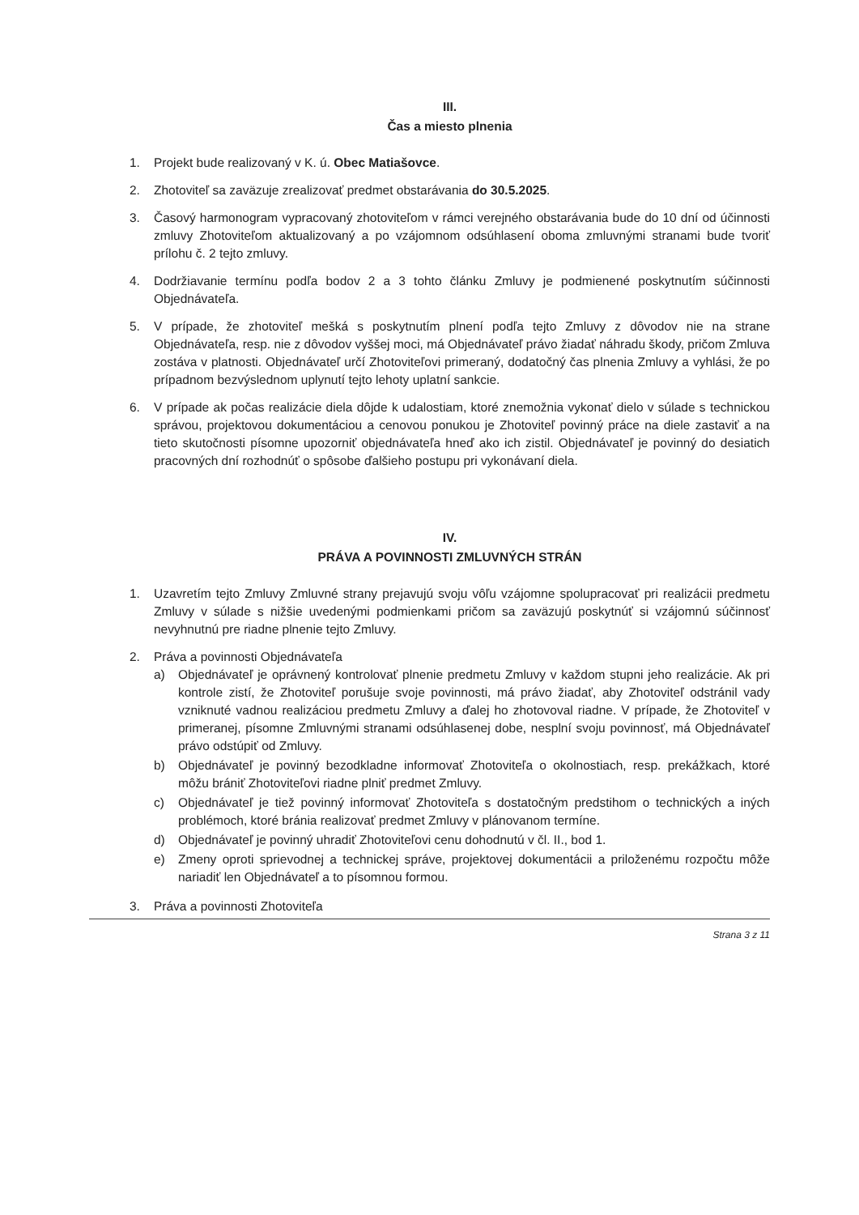III.
Čas a miesto plnenia
1. Projekt bude realizovaný v K. ú. Obec Matiašovce.
2. Zhotoviteľ sa zaväzuje zrealizovať predmet obstarávania do 30.5.2025.
3. Časový harmonogram vypracovaný zhotoviteľom v rámci verejného obstarávania bude do 10 dní od účinnosti zmluvy Zhotoviteľom aktualizovaný a po vzájomnom odsúhlasení oboma zmluvnými stranami bude tvoriť prílohu č. 2 tejto zmluvy.
4. Dodržiavanie termínu podľa bodov 2 a 3 tohto článku Zmluvy je podmienené poskytnutím súčinnosti Objednávateľa.
5. V prípade, že zhotoviteľ mešká s poskytnutím plnení podľa tejto Zmluvy z dôvodov nie na strane Objednávateľa, resp. nie z dôvodov vyššej moci, má Objednávateľ právo žiadať náhradu škody, pričom Zmluva zostáva v platnosti. Objednávateľ určí Zhotoviteľovi primeraný, dodatočný čas plnenia Zmluvy a vyhlási, že po prípadnom bezvýslednom uplynutí tejto lehoty uplatní sankcie.
6. V prípade ak počas realizácie diela dôjde k udalostiam, ktoré znemožnia vykonať dielo v súlade s technickou správou, projektovou dokumentáciou a cenovou ponukou je Zhotoviteľ povinný práce na diele zastaviť a na tieto skutočnosti písomne upozorniť objednávateľa hneď ako ich zistil. Objednávateľ je povinný do desiatich pracovných dní rozhodnúť o spôsobe ďalšieho postupu pri vykonávaní diela.
IV.
PRÁVA A POVINNOSTI ZMLUVNÝCH STRÁN
1. Uzavretím tejto Zmluvy Zmluvné strany prejavujú svoju vôľu vzájomne spolupracovať pri realizácii predmetu Zmluvy v súlade s nižšie uvedenými podmienkami pričom sa zaväzujú poskytnúť si vzájomnú súčinnosť nevyhnutnú pre riadne plnenie tejto Zmluvy.
2. Práva a povinnosti Objednávateľa
a) Objednávateľ je oprávnený kontrolovať plnenie predmetu Zmluvy v každom stupni jeho realizácie. Ak pri kontrole zistí, že Zhotoviteľ porušuje svoje povinnosti, má právo žiadať, aby Zhotoviteľ odstránil vady vzniknuté vadnou realizáciou predmetu Zmluvy a ďalej ho zhotovoval riadne. V prípade, že Zhotoviteľ v primeranej, písomne Zmluvnými stranami odsúhlasenej dobe, nesplní svoju povinnosť, má Objednávateľ právo odstúpiť od Zmluvy.
b) Objednávateľ je povinný bezodkladne informovať Zhotoviteľa o okolnostiach, resp. prekážkach, ktoré môžu brániť Zhotoviteľovi riadne plniť predmet Zmluvy.
c) Objednávateľ je tiež povinný informovať Zhotoviteľa s dostatočným predstihom o technických a iných problémoch, ktoré bránia realizovať predmet Zmluvy v plánovanom termíne.
d) Objednávateľ je povinný uhradiť Zhotoviteľovi cenu dohodnutú v čl. II., bod 1.
e) Zmeny oproti sprievodnej a technickej správe, projektovej dokumentácii a priloženému rozpočtu môže nariadiť len Objednávateľ a to písomnou formou.
3. Práva a povinnosti Zhotoviteľa
Strana 3 z 11